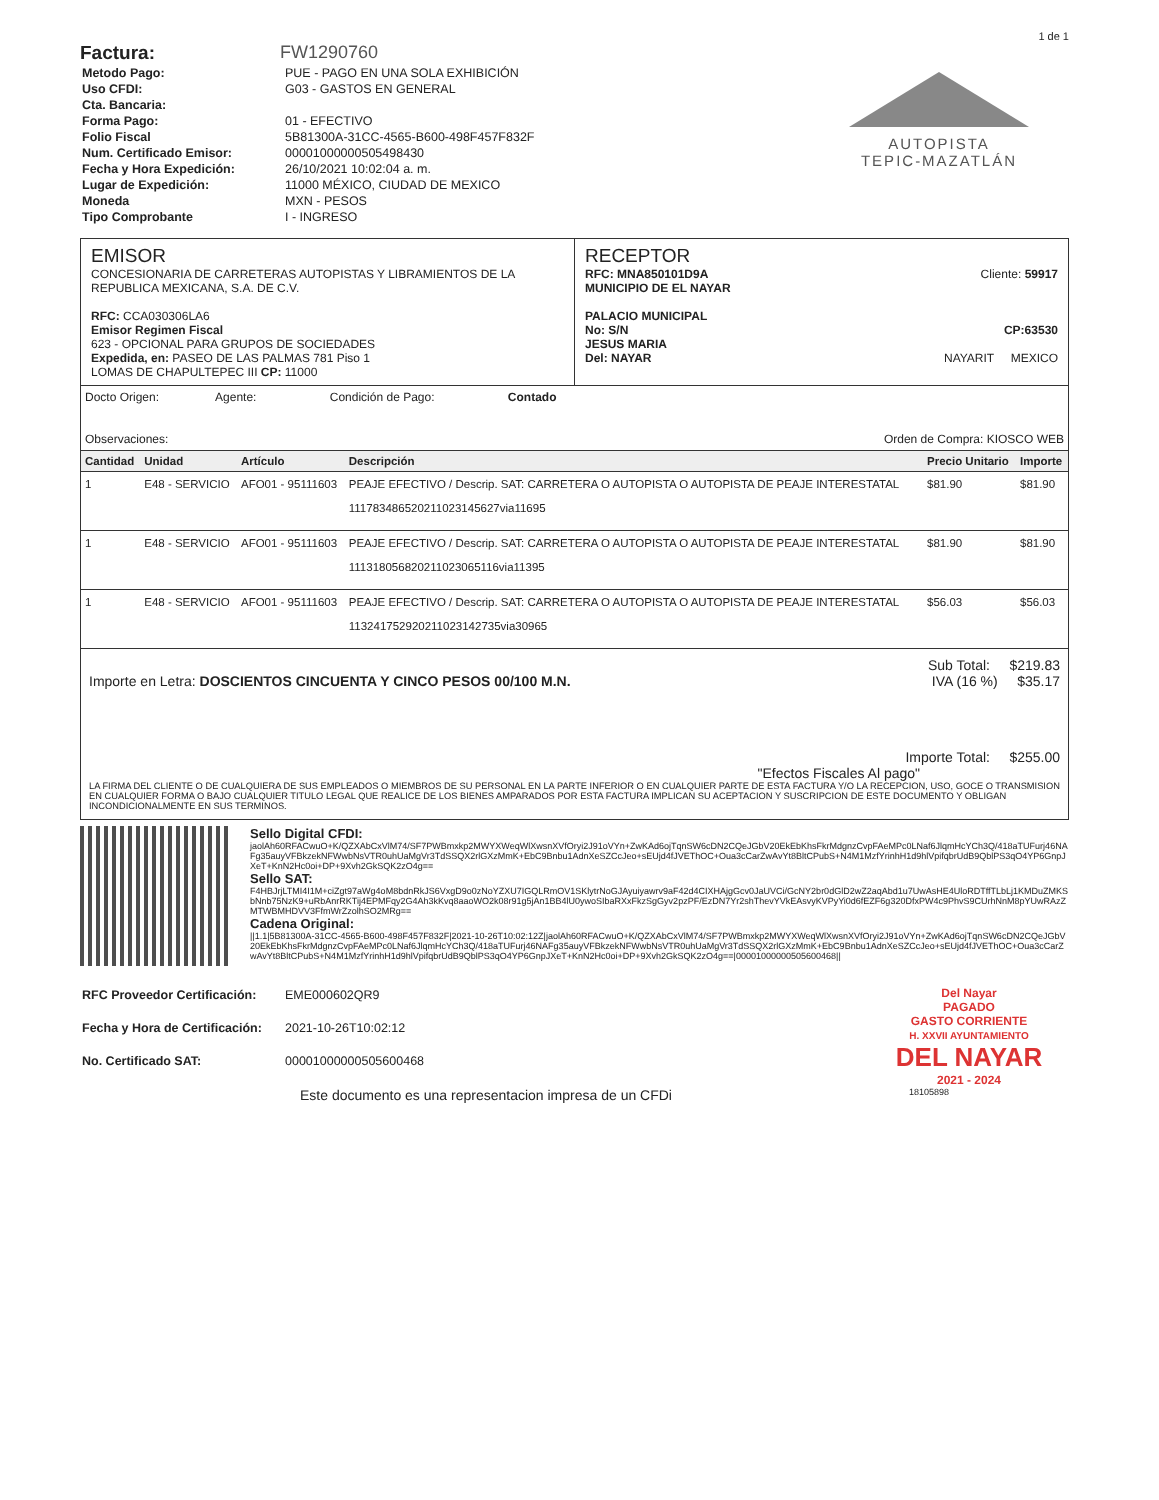1 de 1
Factura: FW1290760
| Metodo Pago: | PUE - PAGO EN UNA SOLA EXHIBICIÓN |
| Uso CFDI: | G03 - GASTOS EN GENERAL |
| Cta. Bancaria: | |
| Forma Pago: | 01 - EFECTIVO |
| Folio Fiscal | 5B81300A-31CC-4565-B600-498F457F832F |
| Num. Certificado Emisor: | 00001000000505498430 |
| Fecha y Hora Expedición: | 26/10/2021 10:02:04 a. m. |
| Lugar de Expedición: | 11000 MÉXICO, CIUDAD DE MEXICO |
| Moneda | MXN - PESOS |
| Tipo Comprobante | I - INGRESO |
AUTOPISTA
TEPIC-MAZATLÁN
EMISOR
CONCESIONARIA DE CARRETERAS AUTOPISTAS Y LIBRAMIENTOS DE LA REPUBLICA MEXICANA, S.A. DE C.V.
RFC: CCA030306LA6
Emisor Regimen Fiscal
623 - OPCIONAL PARA GRUPOS DE SOCIEDADES
Expedida, en: PASEO DE LAS PALMAS 781 Piso 1
LOMAS DE CHAPULTEPEC III CP: 11000
RECEPTOR
RFC: MNA850101D9A Cliente: 59917
MUNICIPIO DE EL NAYAR
PALACIO MUNICIPAL
No: S/N CP:63530
JESUS MARIA
Del: NAYAR NAYARIT MEXICO
Docto Origen: Agente: Condición de Pago: Contado
Observaciones: Orden de Compra: KIOSCO WEB
| Cantidad | Unidad | Artículo | Descripción | Precio Unitario | Importe |
| --- | --- | --- | --- | --- | --- |
| 1 | E48 - SERVICIO | AFO01 - 95111603 | PEAJE EFECTIVO / Descrip. SAT: CARRETERA O AUTOPISTA O AUTOPISTA DE PEAJE INTERESTATAL 111783486520211023145627via11695 | $81.90 | $81.90 |
| 1 | E48 - SERVICIO | AFO01 - 95111603 | PEAJE EFECTIVO / Descrip. SAT: CARRETERA O AUTOPISTA O AUTOPISTA DE PEAJE INTERESTATAL 111318056820211023065116via11395 | $81.90 | $81.90 |
| 1 | E48 - SERVICIO | AFO01 - 95111603 | PEAJE EFECTIVO / Descrip. SAT: CARRETERA O AUTOPISTA O AUTOPISTA DE PEAJE INTERESTATAL 113241752920211023142735via30965 | $56.03 | $56.03 |
Sub Total: $219.83
Importe en Letra: DOSCIENTOS CINCUENTA Y CINCO PESOS 00/100 M.N. IVA (16 %) $35.17
Importe Total: $255.00
"Efectos Fiscales Al pago"
LA FIRMA DEL CLIENTE O DE CUALQUIERA DE SUS EMPLEADOS O MIEMBROS DE SU PERSONAL EN LA PARTE INFERIOR O EN CUALQUIER PARTE DE ESTA FACTURA Y/O LA RECEPCION, USO, GOCE O TRANSMISION EN CUALQUIER FORMA O BAJO CUALQUIER TITULO LEGAL QUE REALICE DE LOS BIENES AMPARADOS POR ESTA FACTURA IMPLICAN SU ACEPTACION Y SUSCRIPCION DE ESTE DOCUMENTO Y OBLIGAN INCONDICIONALMENTE EN SUS TERMINOS.
Sello Digital CFDI:
jaolAh60RFACwuO+K/QZXAbCxVlM74/SF7PWBmxkp2MWYXWeqWlXwsnXVfOryi2J91oVYn+ZwKAd6ojTqnSW6cDN2CQeJGbV20EkEbKhsFkrMdgnzCvpFAeMPc0LNaf6JlqmHcYCh3Q/418aTUFurj46NAFg35auyVFBkzekNFWwbNsVTR0uhUaMgVr3TdSSQX2rlGXzMmK+EbC9Bnbu1AdnXeSZCcJeo+sEUjd4fJVEThOC+Oua3cCarZwAvYt8BltCPubS+N4M1MzfYrinhH1d9hlVpifqbrUdB9QblPS3qO4YP6GnpJXeT+KnN2Hc0oi+DP+9Xvh2GkSQK2zO4g==
Sello SAT:
F4HBJrjLTMI4I1M+ciZgt97aWg4oM8bdnRkJS6VxgD9o0zNoYZXU7IGQLRmOV1SKlytrNoGJAyuiyawrv9aF42d4CIXHAjgGcv0JaUVCi/GcNY2br0dGlD2wZ2aqAbd1u7UwAsHE4UloRDTffTLbLj1KMDuZMKSbNnb75NzK9+uRbAnrRKTij4EPMFqy2G4Ah3kKvq8aaoWO2k08r91g5jAn1BB4lU0ywoSIbaRXxFkzSgGyv2pzPF/EzDN7Yr2shThevYVkEAsvyKVPyYi0d6fEZF6g320DfxPW4c9PhvS9CUrhNnM8pYUwRAzZMTWBMHDVV3FfmWrZzolhSO2MRg==
Cadena Original:
||1.1|5B81300A-31CC-4565-B600-498F457F832F|2021-10-26T10:02:12Z|jaolAh60RFACwuO+K/QZXAbCxVlM74/SF7PWBmxkp2MWYXWeqWlXwsnXVfOryi2J91oVYn+ZwKAd6ojTqnSW6cDN2CQeJGbV20EkEbKhsFkrMdgnzCvpFAeMPc0LNaf6JlqmHcYCh3Q/418aTUFurj46NAFg35auyVFBkzekNFWwbNsVTR0uhUaMgVr3TdSSQX2rlGXzMmK+EbC9Bnbu1AdnXeSZCcJeo+sEUjd4fJVEThOC+Oua3cCarZwAvYt8BltCPubS+N4M1MzfYrinhH1d9hlVpifqbrUdB9QblPS3qO4YP6GnpJXeT+KnN2Hc0oi+DP+9Xvh2GkSQK2zO4g==|00001000000505600468||
| RFC Proveedor Certificación: | EME000602QR9 |
| Fecha y Hora de Certificación: | 2021-10-26T10:02:12 |
| No. Certificado SAT: | 00001000000505600468 |
Del Nayar
PAGADO
GASTO CORRIENTE
H. XXVII AYUNTAMIENTO
DEL NAYAR
2021 - 2024
Este documento es una representacion impresa de un CFDi 18105898